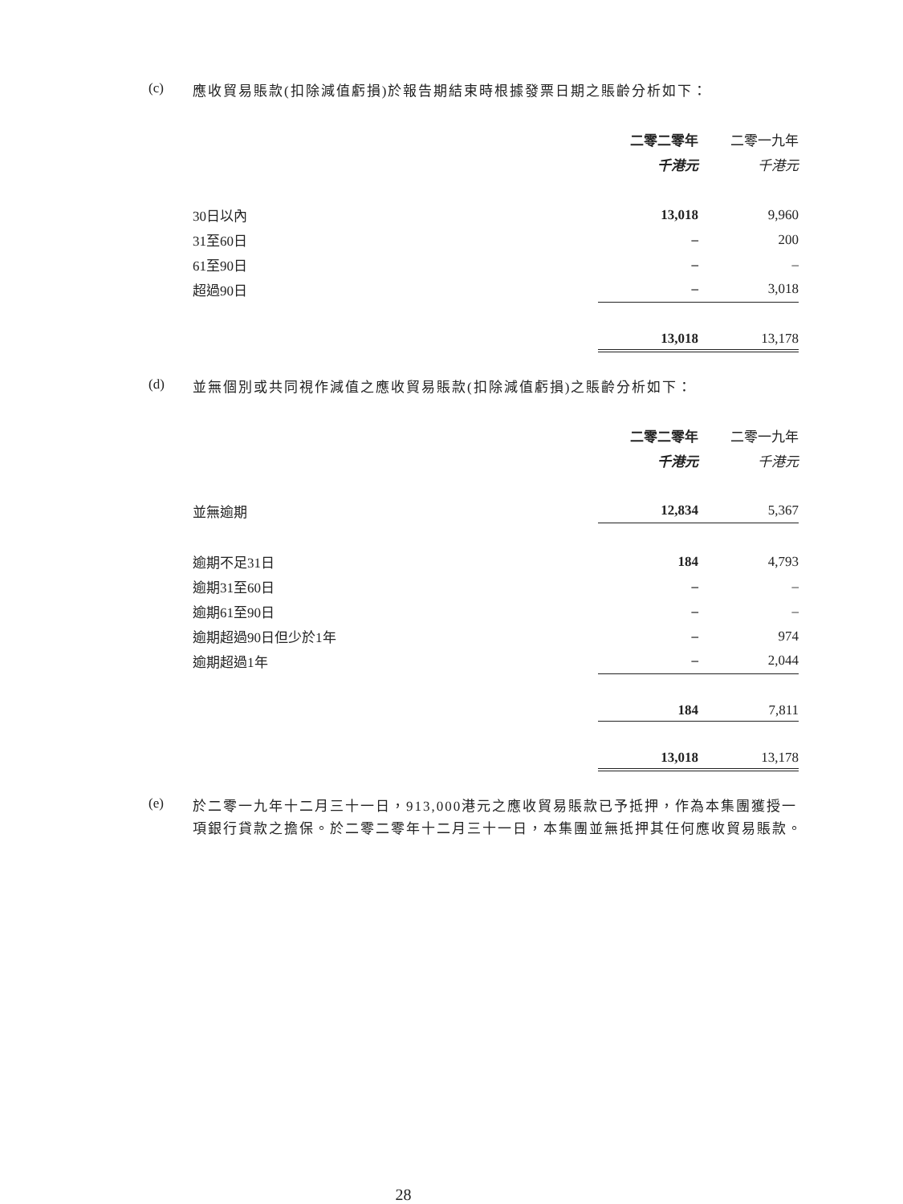(c)
應收貿易賬款(扣除減值虧損)於報告期結束時根據發票日期之賬齡分析如下：
| | 二零二零年 | | 二零一九年 |
| --- | --- | --- | --- |
| | 千港元 | | 千港元 |
| 30日以內 | 13,018 | | 9,960 |
| 31至60日 | – | | 200 |
| 61至90日 | – | | – |
| 超過90日 | – | | 3,018 |
| | 13,018 | | 13,178 |
(d)
並無個別或共同視作減值之應收貿易賬款(扣除減值虧損)之賬齡分析如下：
| | 二零二零年 | | 二零一九年 |
| --- | --- | --- | --- |
| | 千港元 | | 千港元 |
| 並無逾期 | 12,834 | | 5,367 |
| 逾期不足31日 | 184 | | 4,793 |
| 逾期31至60日 | – | | – |
| 逾期61至90日 | – | | – |
| 逾期超過90日但少於1年 | – | | 974 |
| 逾期超過1年 | – | | 2,044 |
| | 184 | | 7,811 |
| | 13,018 | | 13,178 |
(e)
於二零一九年十二月三十一日，913,000港元之應收貿易賬款已予抵押，作為本集團獲授一項銀行貸款之擔保。於二零二零年十二月三十一日，本集團並無抵押其任何應收貿易賬款。
28